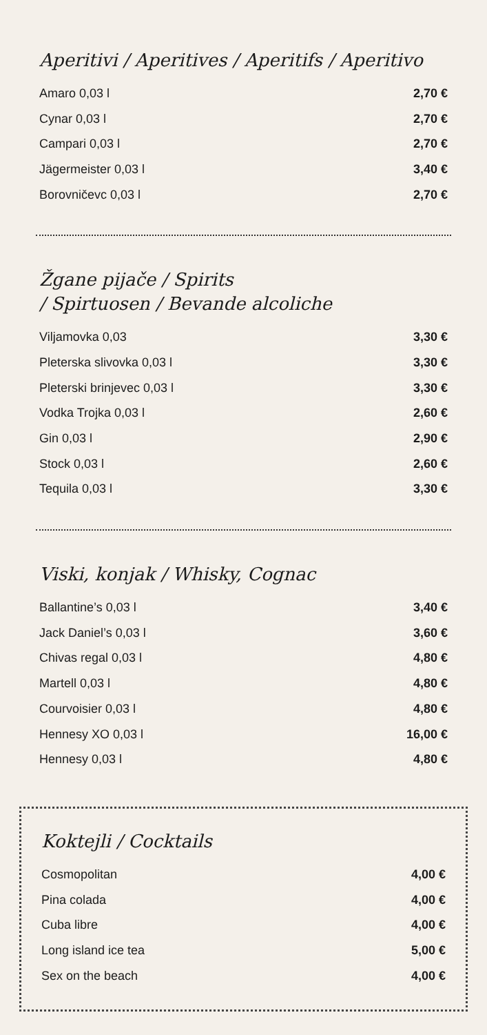Aperitivi / Aperitives / Aperitifs / Aperitivo
| Amaro 0,03 l | 2,70 € |
| Cynar 0,03 l | 2,70 € |
| Campari 0,03 l | 2,70 € |
| Jägermeister 0,03 l | 3,40 € |
| Borovničevc 0,03 l | 2,70 € |
Žgane pijače / Spirits
/ Spirtuosen / Bevande alcoliche
| Viljamovka 0,03 | 3,30 € |
| Pleterska slivovka 0,03 l | 3,30 € |
| Pleterski brinjevec 0,03 l | 3,30 € |
| Vodka Trojka 0,03 l | 2,60 € |
| Gin 0,03 l | 2,90 € |
| Stock 0,03 l | 2,60 € |
| Tequila 0,03 l | 3,30 € |
Viski, konjak / Whisky, Cognac
| Ballantine’s 0,03 l | 3,40 € |
| Jack Daniel’s 0,03 l | 3,60 € |
| Chivas regal 0,03 l | 4,80 € |
| Martell 0,03 l | 4,80 € |
| Courvoisier 0,03 l | 4,80 € |
| Hennesy XO 0,03 l | 16,00 € |
| Hennesy 0,03 l | 4,80 € |
Koktejli / Cocktails
| Cosmopolitan | 4,00 € |
| Pina colada | 4,00 € |
| Cuba libre | 4,00 € |
| Long island ice tea | 5,00 € |
| Sex on the beach | 4,00 € |